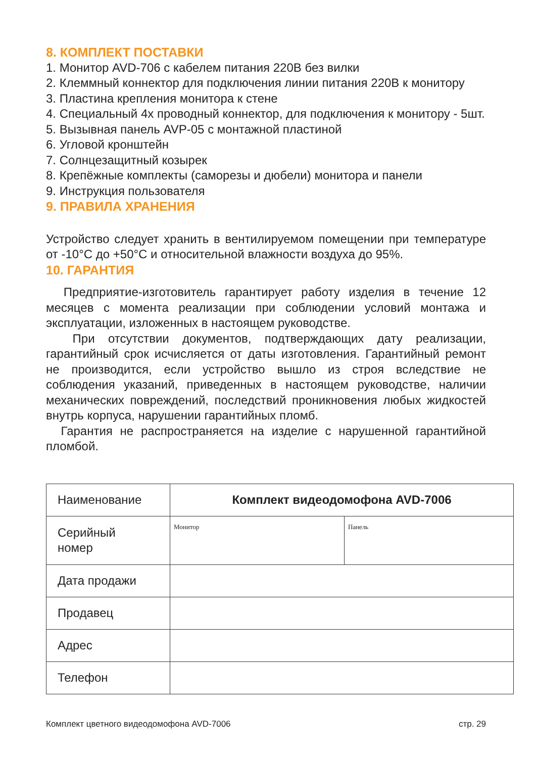8. КОМПЛЕКТ ПОСТАВКИ
1. Монитор AVD-706 с кабелем питания 220В без вилки
2. Клеммный коннектор для подключения линии питания 220В к монитору
3. Пластина крепления монитора к стене
4. Специальный 4х проводный коннектор, для подключения к монитору - 5шт.
5. Вызывная панель AVP-05 с монтажной пластиной
6. Угловой кронштейн
7. Солнцезащитный козырек
8. Крепёжные комплекты (саморезы и дюбели) монитора и панели
9. Инструкция пользователя
9. ПРАВИЛА ХРАНЕНИЯ
Устройство следует хранить в вентилируемом помещении при температуре от -10°С до +50°С и относительной влажности воздуха до 95%.
10. ГАРАНТИЯ
Предприятие-изготовитель гарантирует работу изделия в течение 12 месяцев с момента реализации при соблюдении условий монтажа и эксплуатации, изложенных в настоящем руководстве.
При отсутствии документов, подтверждающих дату реализации, гарантийный срок исчисляется от даты изготовления. Гарантийный ремонт не производится, если устройство вышло из строя вследствие не соблюдения указаний, приведенных в настоящем руководстве, наличии механических повреждений, последствий проникновения любых жидкостей внутрь корпуса, нарушении гарантийных пломб.
Гарантия не распространяется на изделие с нарушенной гарантийной пломбой.
| Наименование | Комплект видеодомофона AVD-7006 | |
| Серийный номер | Монитор | Панель |
| Дата продажи | | |
| Продавец | | |
| Адрес | | |
| Телефон | | |
Комплект цветного видеодомофона AVD-7006 стр. 29